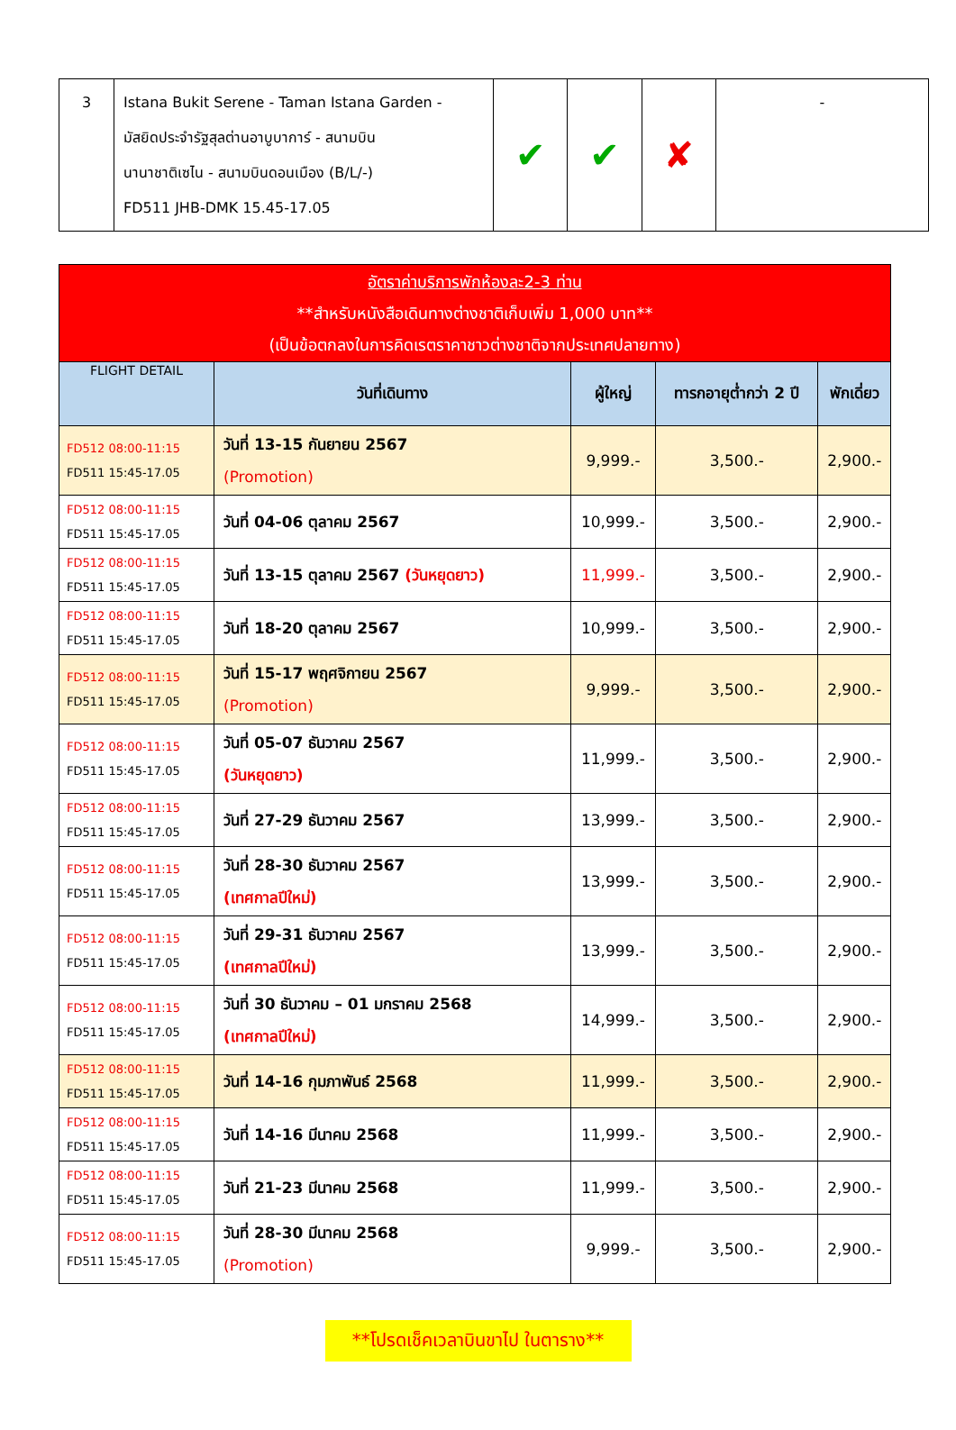| 3 | Istana Bukit Serene - Taman Istana Garden - มัสยิดประจำรัฐสุลต่านอาบูบาการ์ - สนามบิน นานาชาติเซไน - สนามบินดอนเมือง (B/L/-) FD511 JHB-DMK 15.45-17.05 | ✔ | ✔ | ✘ | - |
| อัตราค่าบริการพักห้องละ2-3 ท่าน **สำหรับหนังสือเดินทางต่างชาติเก็บเพิ่ม 1,000 บาท** (เป็นข้อตกลงในการคิดเรตราคาชาวต่างชาติจากประเทศปลายทาง) | | | | |
| --- | --- | --- | --- | --- |
| FLIGHT DETAIL | วันที่เดินทาง | ผู้ใหญ่ | ทารกอายุต่ำกว่า 2 ปี | พักเดี่ยว |
| FD512 08:00-11:15 FD511 15:45-17.05 | วันที่ 13-15 กันยายน 2567 (Promotion) | 9,999.- | 3,500.- | 2,900.- |
| FD512 08:00-11:15 FD511 15:45-17.05 | วันที่ 04-06 ตุลาคม 2567 | 10,999.- | 3,500.- | 2,900.- |
| FD512 08:00-11:15 FD511 15:45-17.05 | วันที่ 13-15 ตุลาคม 2567 (วันหยุดยาว) | 11,999.- | 3,500.- | 2,900.- |
| FD512 08:00-11:15 FD511 15:45-17.05 | วันที่ 18-20 ตุลาคม 2567 | 10,999.- | 3,500.- | 2,900.- |
| FD512 08:00-11:15 FD511 15:45-17.05 | วันที่ 15-17 พฤศจิกายน 2567 (Promotion) | 9,999.- | 3,500.- | 2,900.- |
| FD512 08:00-11:15 FD511 15:45-17.05 | วันที่ 05-07 ธันวาคม 2567 (วันหยุดยาว) | 11,999.- | 3,500.- | 2,900.- |
| FD512 08:00-11:15 FD511 15:45-17.05 | วันที่ 27-29 ธันวาคม 2567 | 13,999.- | 3,500.- | 2,900.- |
| FD512 08:00-11:15 FD511 15:45-17.05 | วันที่ 28-30 ธันวาคม 2567 (เทศกาลปีใหม่) | 13,999.- | 3,500.- | 2,900.- |
| FD512 08:00-11:15 FD511 15:45-17.05 | วันที่ 29-31 ธันวาคม 2567 (เทศกาลปีใหม่) | 13,999.- | 3,500.- | 2,900.- |
| FD512 08:00-11:15 FD511 15:45-17.05 | วันที่ 30 ธันวาคม – 01 มกราคม 2568 (เทศกาลปีใหม่) | 14,999.- | 3,500.- | 2,900.- |
| FD512 08:00-11:15 FD511 15:45-17.05 | วันที่ 14-16 กุมภาพันธ์ 2568 | 11,999.- | 3,500.- | 2,900.- |
| FD512 08:00-11:15 FD511 15:45-17.05 | วันที่ 14-16 มีนาคม 2568 | 11,999.- | 3,500.- | 2,900.- |
| FD512 08:00-11:15 FD511 15:45-17.05 | วันที่ 21-23 มีนาคม 2568 | 11,999.- | 3,500.- | 2,900.- |
| FD512 08:00-11:15 FD511 15:45-17.05 | วันที่ 28-30 มีนาคม 2568 (Promotion) | 9,999.- | 3,500.- | 2,900.- |
**โปรดเช็คเวลาบินขาไป ในตาราง**